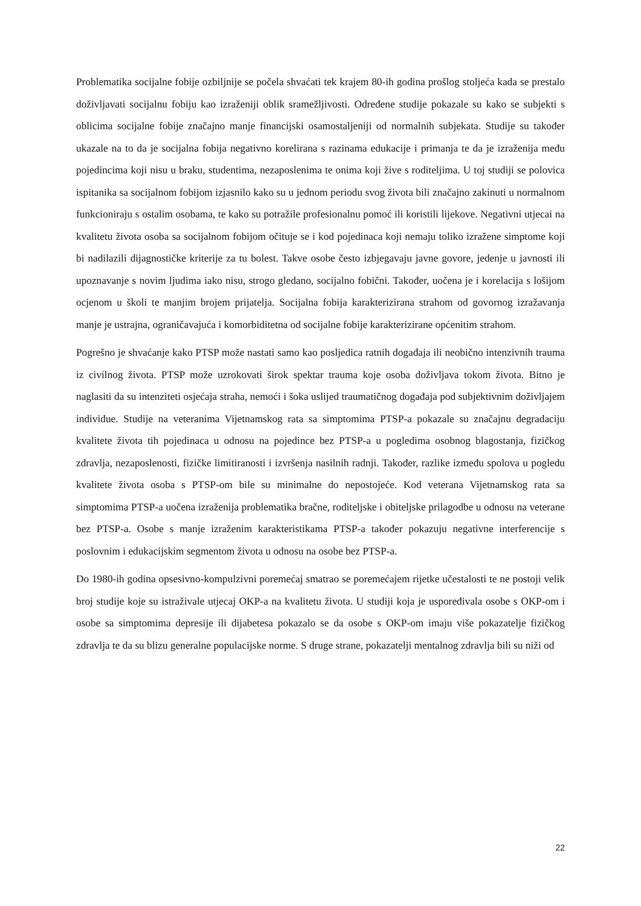Problematika socijalne fobije ozbiljnije se počela shvaćati tek krajem 80-ih godina prošlog stoljeća kada se prestalo doživljavati socijalnu fobiju kao izraženiji oblik sramežljivosti. Određene studije pokazale su kako se subjekti s oblicima socijalne fobije značajno manje financijski osamostaljeniji od normalnih subjekata. Studije su također ukazale na to da je socijalna fobija negativno korelirana s razinama edukacije i primanja te da je izraženija među pojedincima koji nisu u braku, studentima, nezaposlenima te onima koji žive s roditeljima. U toj studiji se polovica ispitanika sa socijalnom fobijom izjasnilo kako su u jednom periodu svog života bili značajno zakinuti u normalnom funkcioniraju s ostalim osobama, te kako su potražile profesionalnu pomoć ili koristili lijekove. Negativni utjecai na kvalitetu života osoba sa socijalnom fobijom očituje se i kod pojedinaca koji nemaju toliko izražene simptome koji bi nadilazili dijagnostičke kriterije za tu bolest. Takve osobe često izbjegavaju javne govore, jedenje u javnosti ili upoznavanje s novim ljudima iako nisu, strogo gledano, socijalno fobični. Također, uočena je i korelacija s lošijom ocjenom u školi te manjim brojem prijatelja. Socijalna fobija karakterizirana strahom od govornog izražavanja manje je ustrajna, ograničavajuća i komorbiditetna od socijalne fobije karakterizirane općenitim strahom.
Pogrešno je shvaćanje kako PTSP može nastati samo kao posljedica ratnih događaja ili neobično intenzivnih trauma iz civilnog života. PTSP može uzrokovati širok spektar trauma koje osoba doživljava tokom života. Bitno je naglasiti da su intenziteti osjećaja straha, nemoći i šoka uslijed traumatičnog događaja pod subjektivnim doživljajem individue. Studije na veteranima Vijetnamskog rata sa simptomima PTSP-a pokazale su značajnu degradaciju kvalitete života tih pojedinaca u odnosu na pojedince bez PTSP-a u pogledima osobnog blagostanja, fizičkog zdravlja, nezaposlenosti, fizičke limitiranosti i izvršenja nasilnih radnji. Također, razlike između spolova u pogledu kvalitete života osoba s PTSP-om bile su minimalne do nepostojeće. Kod veterana Vijetnamskog rata sa simptomima PTSP-a uočena izraženija problematika bračne, roditeljske i obiteljske prilagodbe u odnosu na veterane bez PTSP-a. Osobe s manje izraženim karakteristikama PTSP-a također pokazuju negativne interferencije s poslovnim i edukacijskim segmentom života u odnosu na osobe bez PTSP-a.
Do 1980-ih godina opsesivno-kompulzivni poremećaj smatrao se poremećajem rijetke učestalosti te ne postoji velik broj studije koje su istraživale utjecaj OKP-a na kvalitetu života. U studiji koja je uspoređivala osobe s OKP-om i osobe sa simptomima depresije ili dijabetesa pokazalo se da osobe s OKP-om imaju više pokazatelje fizičkog zdravlja te da su blizu generalne populacijske norme. S druge strane, pokazatelji mentalnog zdravlja bili su niži od
22